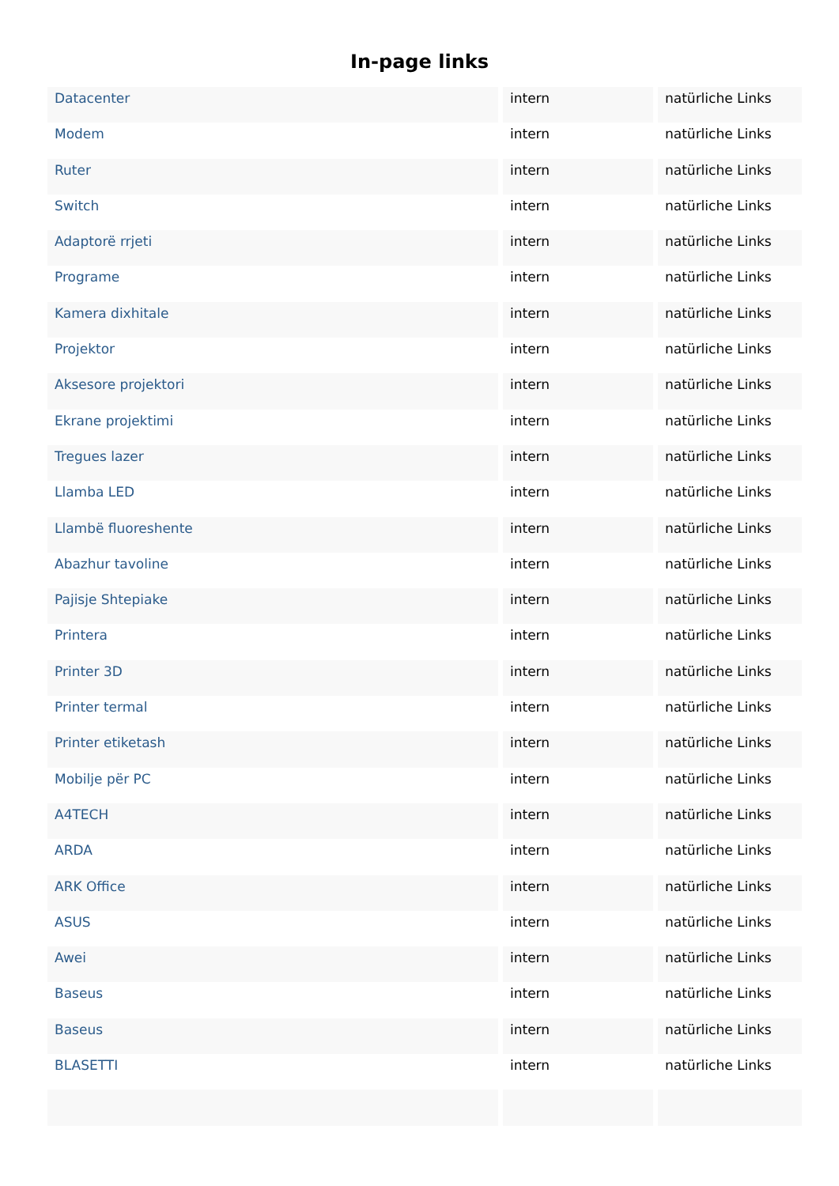In-page links
| Datacenter | intern | natürliche Links |
| Modem | intern | natürliche Links |
| Ruter | intern | natürliche Links |
| Switch | intern | natürliche Links |
| Adaptorë rrjeti | intern | natürliche Links |
| Programe | intern | natürliche Links |
| Kamera dixhitale | intern | natürliche Links |
| Projektor | intern | natürliche Links |
| Aksesore projektori | intern | natürliche Links |
| Ekrane projektimi | intern | natürliche Links |
| Tregues lazer | intern | natürliche Links |
| Llamba LED | intern | natürliche Links |
| Llambë fluoreshente | intern | natürliche Links |
| Abazhur tavoline | intern | natürliche Links |
| Pajisje Shtepiake | intern | natürliche Links |
| Printera | intern | natürliche Links |
| Printer 3D | intern | natürliche Links |
| Printer termal | intern | natürliche Links |
| Printer etiketash | intern | natürliche Links |
| Mobilje për PC | intern | natürliche Links |
| A4TECH | intern | natürliche Links |
| ARDA | intern | natürliche Links |
| ARK Office | intern | natürliche Links |
| ASUS | intern | natürliche Links |
| Awei | intern | natürliche Links |
| Baseus | intern | natürliche Links |
| Baseus | intern | natürliche Links |
| BLASETTI | intern | natürliche Links |